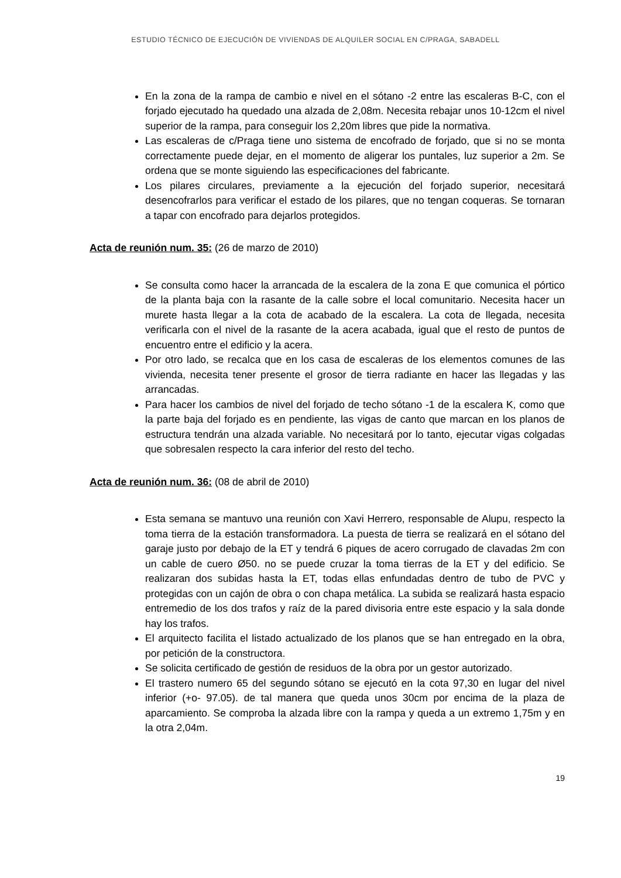ESTUDIO TÉCNICO DE EJECUCIÓN DE VIVIENDAS DE ALQUILER SOCIAL EN C/PRAGA, SABADELL
En la zona de la rampa de cambio e nivel en el sótano -2 entre las escaleras B-C, con el forjado ejecutado ha quedado una alzada de 2,08m. Necesita rebajar unos 10-12cm el nivel superior de la rampa, para conseguir los 2,20m libres que pide la normativa.
Las escaleras de c/Praga tiene uno sistema de encofrado de forjado, que si no se monta correctamente puede dejar, en el momento de aligerar los puntales, luz superior a 2m. Se ordena que se monte siguiendo las especificaciones del fabricante.
Los pilares circulares, previamente a la ejecución del forjado superior, necesitará desencofrarlos para verificar el estado de los pilares, que no tengan coqueras. Se tornaran a tapar con encofrado para dejarlos protegidos.
Acta de reunión num. 35: (26 de marzo de 2010)
Se consulta como hacer la arrancada de la escalera de la zona E que comunica el pórtico de la planta baja con la rasante de la calle sobre el local comunitario. Necesita hacer un murete hasta llegar a la cota de acabado de la escalera. La cota de llegada, necesita verificarla con el nivel de la rasante de la acera acabada, igual que el resto de puntos de encuentro entre el edificio y la acera.
Por otro lado, se recalca que en los casa de escaleras de los elementos comunes de las vivienda, necesita tener presente el grosor de tierra radiante en hacer las llegadas y las arrancadas.
Para hacer los cambios de nivel del forjado de techo sótano -1 de la escalera K, como que la parte baja del forjado es en pendiente, las vigas de canto que marcan en los planos de estructura tendrán una alzada variable. No necesitará por lo tanto, ejecutar vigas colgadas que sobresalen respecto la cara inferior del resto del techo.
Acta de reunión num. 36: (08 de abril de 2010)
Esta semana se mantuvo una reunión con Xavi Herrero, responsable de Alupu, respecto la toma tierra de la estación transformadora. La puesta de tierra se realizará en el sótano del garaje justo por debajo de la ET y tendrá 6 piques de acero corrugado de clavadas 2m con un cable de cuero Ø50. no se puede cruzar la toma tierras de la ET y del edificio. Se realizaran dos subidas hasta la ET, todas ellas enfundadas dentro de tubo de PVC y protegidas con un cajón de obra o con chapa metálica. La subida se realizará hasta espacio entremedio de los dos trafos y raíz de la pared divisoria entre este espacio y la sala donde hay los trafos.
El arquitecto facilita el listado actualizado de los planos que se han entregado en la obra, por petición de la constructora.
Se solicita certificado de gestión de residuos de la obra por un gestor autorizado.
El trastero numero 65 del segundo sótano se ejecutó en la cota 97,30 en lugar del nivel inferior (+o- 97.05). de tal manera que queda unos 30cm por encima de la plaza de aparcamiento. Se comproba la alzada libre con la rampa y queda a un extremo 1,75m y en la otra 2,04m.
19